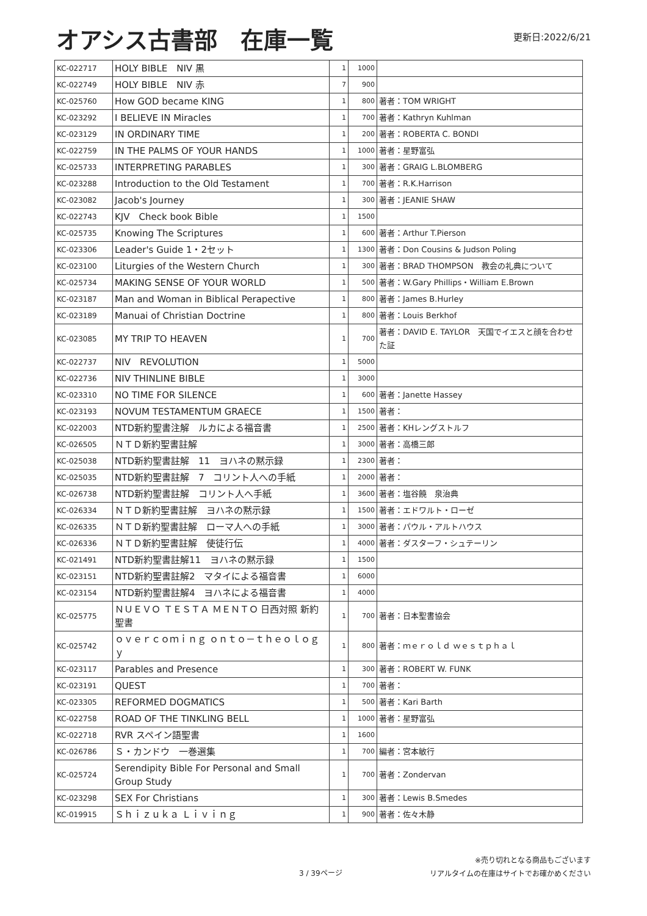オアシス古書部　在庫一覧
更新日:2022/6/21
| KC-022717 | HOLY BIBLE NIV 黒 | 1 | 1000 | |
| KC-022749 | HOLY BIBLE NIV 赤 | 7 | 900 | |
| KC-025760 | How GOD became KING | 1 | 800 | 著者：TOM WRIGHT |
| KC-023292 | I BELIEVE IN Miracles | 1 | 700 | 著者：Kathryn Kuhlman |
| KC-023129 | IN ORDINARY TIME | 1 | 200 | 著者：ROBERTA C. BONDI |
| KC-022759 | IN THE PALMS OF YOUR HANDS | 1 | 1000 | 著者：星野富弘 |
| KC-025733 | INTERPRETING PARABLES | 1 | 300 | 著者：GRAIG L.BLOMBERG |
| KC-023288 | Introduction to the Old Testament | 1 | 700 | 著者：R.K.Harrison |
| KC-023082 | Jacob's Journey | 1 | 300 | 著者：JEANIE SHAW |
| KC-022743 | KJV Check book Bible | 1 | 1500 | |
| KC-025735 | Knowing The Scriptures | 1 | 600 | 著者：Arthur T.Pierson |
| KC-023306 | Leader's Guide 1・2セット | 1 | 1300 | 著者：Don Cousins & Judson Poling |
| KC-023100 | Liturgies of the Western Church | 1 | 300 | 著者：BRAD THOMPSON 教会の礼典について |
| KC-025734 | MAKING SENSE OF YOUR WORLD | 1 | 500 | 著者：W.Gary Phillips・William E.Brown |
| KC-023187 | Man and Woman in Biblical Perapective | 1 | 800 | 著者：James B.Hurley |
| KC-023189 | Manuai of Christian Doctrine | 1 | 800 | 著者：Louis Berkhof |
| KC-023085 | MY TRIP TO HEAVEN | 1 | 700 | 著者：DAVID E. TAYLOR 天国でイエスと顔を合わせた証 |
| KC-022737 | NIV REVOLUTION | 1 | 5000 | |
| KC-022736 | NIV THINLINE BIBLE | 1 | 3000 | |
| KC-023310 | NO TIME FOR SILENCE | 1 | 600 | 著者：Janette Hassey |
| KC-023193 | NOVUM TESTAMENTUM GRAECE | 1 | 1500 | 著者： |
| KC-022003 | NTD新約聖書注解 ルカによる福音書 | 1 | 2500 | 著者：KHレングストルフ |
| KC-026505 | ＮＴＤ新約聖書註解 | 1 | 3000 | 著者：高橋三郎 |
| KC-025038 | NTD新約聖書註解 11 ヨハネの黙示録 | 1 | 2300 | 著者： |
| KC-025035 | NTD新約聖書註解 7 コリント人への手紙 | 1 | 2000 | 著者： |
| KC-026738 | NTD新約聖書註解 コリント人へ手紙 | 1 | 3600 | 著者：塩谷饒 泉治典 |
| KC-026334 | ＮＴＤ新約聖書註解 ヨハネの黙示録 | 1 | 1500 | 著者：エドワルト・ローゼ |
| KC-026335 | ＮＴＤ新約聖書註解 ローマ人への手紙 | 1 | 3000 | 著者：パウル・アルトハウス |
| KC-026336 | ＮＴＤ新約聖書註解 使徒行伝 | 1 | 4000 | 著者：ダスターフ・シュテーリン |
| KC-021491 | NTD新約聖書註解11 ヨハネの黙示録 | 1 | 1500 | |
| KC-023151 | NTD新約聖書註解2 マタイによる福音書 | 1 | 6000 | |
| KC-023154 | NTD新約聖書註解4 ヨハネによる福音書 | 1 | 4000 | |
| KC-025775 | ＮＵＥＶＯ ＴＥＳＴＡ ＭＥＮＴＯ 日西対照 新約聖書 | 1 | 700 | 著者：日本聖書協会 |
| KC-025742 | ｏｖｅｒｃｏｍｉｎｇ ｏｎｔｏ－ｔｈｅｏｌｏｇｙ | 1 | 800 | 著者：ｍｅｒｏｌｄ ｗｅｓｔｐｈａｌ |
| KC-023117 | Parables and Presence | 1 | 300 | 著者：ROBERT W. FUNK |
| KC-023191 | QUEST | 1 | 700 | 著者： |
| KC-023305 | REFORMED DOGMATICS | 1 | 500 | 著者：Kari Barth |
| KC-022758 | ROAD OF THE TINKLING BELL | 1 | 1000 | 著者：星野富弘 |
| KC-022718 | RVR スペイン語聖書 | 1 | 1600 | |
| KC-026786 | Ｓ・カンドウ 一巻選集 | 1 | 700 | 編者：宮本敏行 |
| KC-025724 | Serendipity Bible For Personal and Small Group Study | 1 | 700 | 著者：Zondervan |
| KC-023298 | SEX For Christians | 1 | 300 | 著者：Lewis B.Smedes |
| KC-019915 | Ｓｈｉｚｕｋａ Ｌｉｖｉｎｇ | 1 | 900 | 著者：佐々木静 |
3 / 39ページ
※売り切れとなる商品もございます
リアルタイムの在庫はサイトでお確かめください